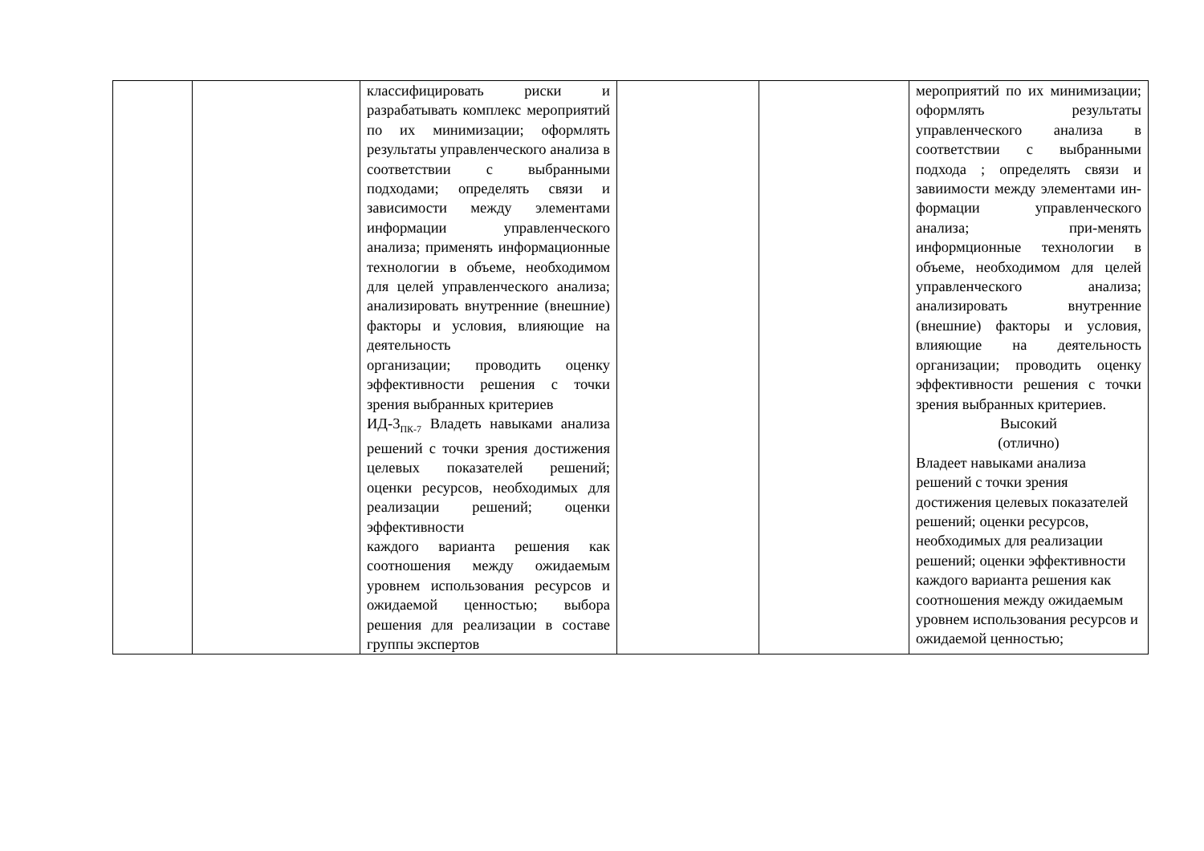| | | классифицировать риски и разрабатывать комплекс мероприятий по их минимизации; оформлять результаты управленческого анализа в соответствии с выбранными подходами; определять связи и зависимости между элементами информации управленческого анализа; применять информационные технологии в объеме, необходимом для целей управленческого анализа; анализировать внутренние (внешние) факторы и условия, влияющие на деятельность организации; проводить оценку эффективности решения с точки зрения выбранных критериев ИД-3<sub>ПК-7</sub> Владеть навыками анализа решений с точки зрения достижения целевых показателей решений; оценки ресурсов, необходимых для реализации решений; оценки эффективности каждого варианта решения как соотношения между ожидаемым уровнем использования ресурсов и ожидаемой ценностью; выбора решения для реализации в составе группы экспертов | | | мероприятий по их минимизации; оформлять результаты управленческого анализа в соответствии с выбранными подхода ; определять связи и завиимости между элементами ин-формации управленческого анализа; при-менять информционные технологии в объеме, необходимом для целей управленческого анализа; анализировать внутренние (внешние) факторы и условия, влияющие на деятельность организации; проводить оценку эффективности решения с точки зрения выбранных критериев. Высокий (отлично) Владеет навыками анализа решений с точки зрения достижения целевых показателей решений; оценки ресурсов, необходимых для реализации решений; оценки эффективности каждого варианта решения как соотношения между ожидаемым уровнем использования ресурсов и ожидаемой ценностью; |